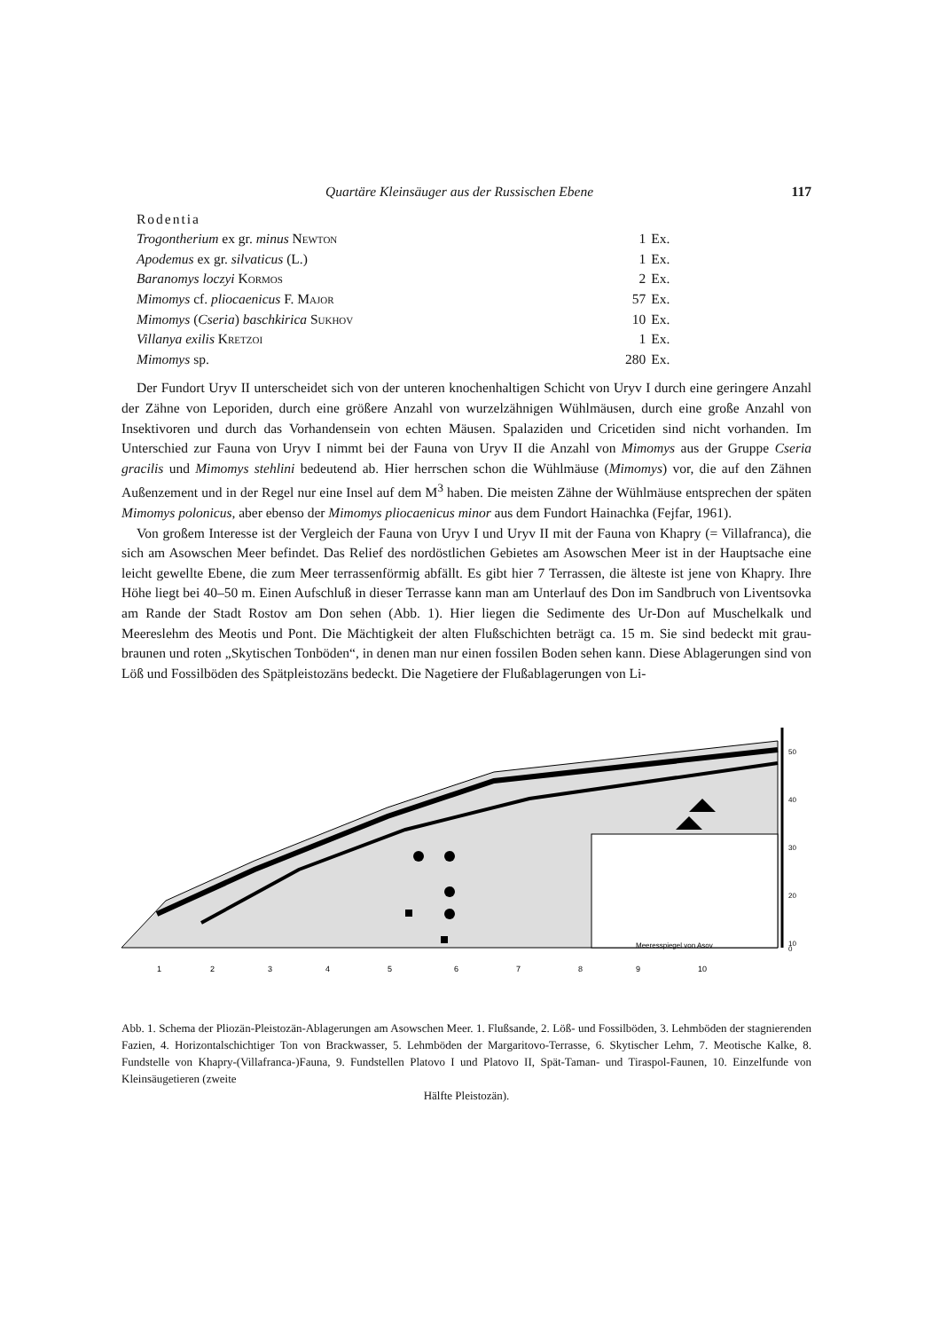Quartäre Kleinsäuger aus der Russischen Ebene 117
| Rodentia | | |
| Trogontherium ex gr. minus Newton | 1 | Ex. |
| Apodemus ex gr. silvaticus (L.) | 1 | Ex. |
| Baranomys loczyi Kormos | 2 | Ex. |
| Mimomys cf. pliocaenicus F. Major | 57 | Ex. |
| Mimomys ( Cseria ) baschkirica Sukhov | 10 | Ex. |
| Villanya exilis Kretzoi | 1 | Ex. |
| Mimomys sp. | 280 | Ex. |
Der Fundort Uryv II unterscheidet sich von der unteren knochenhaltigen Schicht von Uryv I durch eine geringere Anzahl der Zähne von Leporiden, durch eine größere Anzahl von wurzelzähnigen Wühlmäusen, durch eine große Anzahl von Insektivoren und durch das Vorhandensein von echten Mäusen. Spalaziden und Cricetiden sind nicht vorhanden. Im Unterschied zur Fauna von Uryv I nimmt bei der Fauna von Uryv II die Anzahl von Mimomys aus der Gruppe Cseria gracilis und Mimomys stehlini bedeutend ab. Hier herrschen schon die Wühlmäuse (Mimomys) vor, die auf den Zähnen Außenzement und in der Regel nur eine Insel auf dem M<sup>3</sup> haben. Die meisten Zähne der Wühlmäuse entsprechen der späten Mimomys polonicus, aber ebenso der Mimomys pliocaenicus minor aus dem Fundort Hainachka (Fejfar, 1961).
Von großem Interesse ist der Vergleich der Fauna von Uryv I und Uryv II mit der Fauna von Khapry (= Villafranca), die sich am Asowschen Meer befindet. Das Relief des nordöstlichen Gebietes am Asowschen Meer ist in der Hauptsache eine leicht gewellte Ebene, die zum Meer terrassenförmig abfällt. Es gibt hier 7 Terrassen, die älteste ist jene von Khapry. Ihre Höhe liegt bei 40–50 m. Einen Aufschluß in dieser Terrasse kann man am Unterlauf des Don im Sandbruch von Liventsovka am Rande der Stadt Rostov am Don sehen (Abb. 1). Hier liegen die Sedimente des Ur-Don auf Muschelkalk und Meereslehm des Meotis und Pont. Die Mächtigkeit der alten Flußschichten beträgt ca. 15 m. Sie sind bedeckt mit grau-braunen und roten „Skytischen Tonböden“, in denen man nur einen fossilen Boden sehen kann. Diese Ablagerungen sind von Löß und Fossilböden des Spätpleistozäns bedeckt. Die Nagetiere der Flußablagerungen von Li-
50
40
30
20
10
0
Meeresspiegel von Asov
1
2
3
4
5
6
7
8
9
10
Abb. 1. Schema der Pliozän-Pleistozän-Ablagerungen am Asowschen Meer. 1. Flußsande, 2. Löß- und Fossilböden, 3. Lehmböden der stagnierenden Fazien, 4. Horizontalschichtiger Ton von Brackwasser, 5. Lehmböden der Margaritovo-Terrasse, 6. Skytischer Lehm, 7. Meotische Kalke, 8. Fundstelle von Khapry-(Villafranca-)Fauna, 9. Fundstellen Platovo I und Platovo II, Spät-Taman- und Tiraspol-Faunen, 10. Einzelfunde von Kleinsäugetieren (zweite
Hälfte Pleistozän).